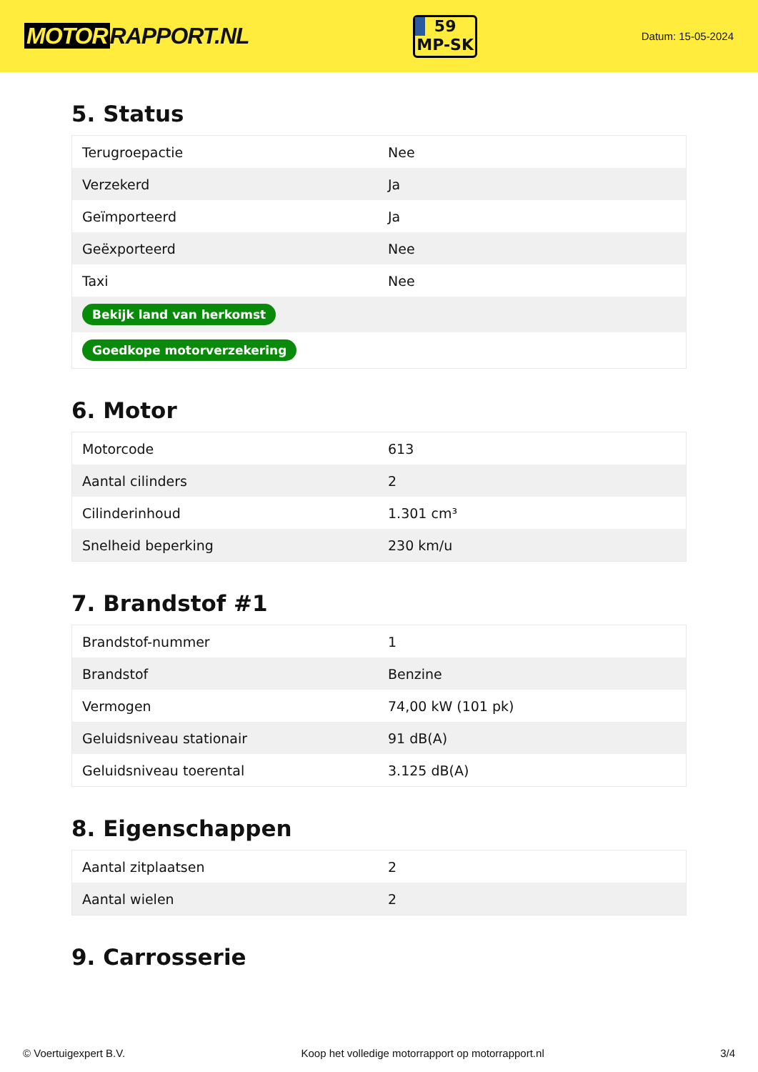MOTOR RAPPORT.NL
59
MP-SK
Datum: 15-05-2024
5. Status
| Terugroepactie | Nee |
| Verzekerd | Ja |
| Geïmporteerd | Ja |
| Geëxporteerd | Nee |
| Taxi | Nee |
| Bekijk land van herkomst | |
| Goedkope motorverzekering | |
6. Motor
| Motorcode | 613 |
| Aantal cilinders | 2 |
| Cilinderinhoud | 1.301 cm³ |
| Snelheid beperking | 230 km/u |
7. Brandstof #1
| Brandstof-nummer | 1 |
| Brandstof | Benzine |
| Vermogen | 74,00 kW (101 pk) |
| Geluidsniveau stationair | 91 dB(A) |
| Geluidsniveau toerental | 3.125 dB(A) |
8. Eigenschappen
| Aantal zitplaatsen | 2 |
| Aantal wielen | 2 |
9. Carrosserie
© Voertuigexpert B.V. Koop het volledige motorrapport op motorrapport.nl 3/4